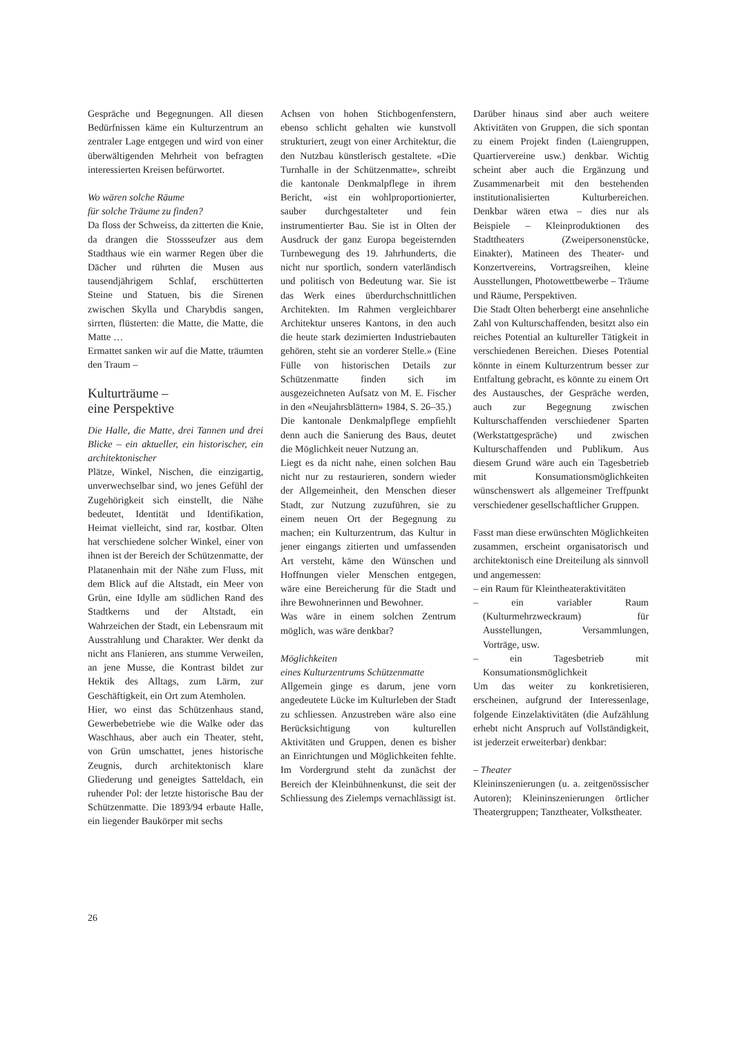Gespräche und Begegnungen. All diesen Bedürfnissen käme ein Kulturzentrum an zentraler Lage entgegen und wird von einer überwältigenden Mehrheit von befragten interessierten Kreisen befürwortet.
Wo wären solche Räume
für solche Träume zu finden?
Da floss der Schweiss, da zitterten die Knie, da drangen die Stossseufzer aus dem Stadthaus wie ein warmer Regen über die Dächer und rührten die Musen aus tausendjährigem Schlaf, erschütterten Steine und Statuen, bis die Sirenen zwischen Skylla und Charybdis sangen, sirrten, flüsterten: die Matte, die Matte, die Matte …
Ermattet sanken wir auf die Matte, träumten den Traum –
Kulturträume –
eine Perspektive
Die Halle, die Matte, drei Tannen und drei Blicke – ein aktueller, ein historischer, ein architektonischer
Plätze, Winkel, Nischen, die einzigartig, unverwechselbar sind, wo jenes Gefühl der Zugehörigkeit sich einstellt, die Nähe bedeutet, Identität und Identifikation, Heimat vielleicht, sind rar, kostbar. Olten hat verschiedene solcher Winkel, einer von ihnen ist der Bereich der Schützenmatte, der Platanenhain mit der Nähe zum Fluss, mit dem Blick auf die Altstadt, ein Meer von Grün, eine Idylle am südlichen Rand des Stadtkerns und der Altstadt, ein Wahrzeichen der Stadt, ein Lebensraum mit Ausstrahlung und Charakter. Wer denkt da nicht ans Flanieren, ans stumme Verweilen, an jene Musse, die Kontrast bildet zur Hektik des Alltags, zum Lärm, zur Geschäftigkeit, ein Ort zum Atemholen.
Hier, wo einst das Schützenhaus stand, Gewerbebetriebe wie die Walke oder das Waschhaus, aber auch ein Theater, steht, von Grün umschattet, jenes historische Zeugnis, durch architektonisch klare Gliederung und geneigtes Satteldach, ein ruhender Pol: der letzte historische Bau der Schützenmatte. Die 1893/94 erbaute Halle, ein liegender Baukörper mit sechs
Achsen von hohen Stichbogenfenstern, ebenso schlicht gehalten wie kunstvoll strukturiert, zeugt von einer Architektur, die den Nutzbau künstlerisch gestaltete. «Die Turnhalle in der Schützenmatte», schreibt die kantonale Denkmalpflege in ihrem Bericht, «ist ein wohlproportionierter, sauber durchgestalteter und fein instrumentierter Bau. Sie ist in Olten der Ausdruck der ganz Europa begeisternden Turnbewegung des 19. Jahrhunderts, die nicht nur sportlich, sondern vaterländisch und politisch von Bedeutung war. Sie ist das Werk eines überdurchschnittlichen Architekten. Im Rahmen vergleichbarer Architektur unseres Kantons, in den auch die heute stark dezimierten Industriebauten gehören, steht sie an vorderer Stelle.» (Eine Fülle von historischen Details zur Schützenmatte finden sich im ausgezeichneten Aufsatz von M. E. Fischer in den «Neujahrsblättern» 1984, S. 26–35.)
Die kantonale Denkmalpflege empfiehlt denn auch die Sanierung des Baus, deutet die Möglichkeit neuer Nutzung an.
Liegt es da nicht nahe, einen solchen Bau nicht nur zu restaurieren, sondern wieder der Allgemeinheit, den Menschen dieser Stadt, zur Nutzung zuzuführen, sie zu einem neuen Ort der Begegnung zu machen; ein Kulturzentrum, das Kultur in jener eingangs zitierten und umfassenden Art versteht, käme den Wünschen und Hoffnungen vieler Menschen entgegen, wäre eine Bereicherung für die Stadt und ihre Bewohnerinnen und Bewohner.
Was wäre in einem solchen Zentrum möglich, was wäre denkbar?
Möglichkeiten
eines Kulturzentrums Schützenmatte
Allgemein ginge es darum, jene vorn angedeutete Lücke im Kulturleben der Stadt zu schliessen. Anzustreben wäre also eine Berücksichtigung von kulturellen Aktivitäten und Gruppen, denen es bisher an Einrichtungen und Möglichkeiten fehlte. Im Vordergrund steht da zunächst der Bereich der Kleinbühnenkunst, die seit der Schliessung des Zielemps vernachlässigt ist.
Darüber hinaus sind aber auch weitere Aktivitäten von Gruppen, die sich spontan zu einem Projekt finden (Laiengruppen, Quartiervereine usw.) denkbar. Wichtig scheint aber auch die Ergänzung und Zusammenarbeit mit den bestehenden institutionalisierten Kulturbereichen. Denkbar wären etwa – dies nur als Beispiele – Kleinproduktionen des Stadttheaters (Zweipersonenstücke, Einakter), Matineen des Theater- und Konzertvereins, Vortragsreihen, kleine Ausstellungen, Photowettbewerbe – Träume und Räume, Perspektiven.
Die Stadt Olten beherbergt eine ansehnliche Zahl von Kulturschaffenden, besitzt also ein reiches Potential an kultureller Tätigkeit in verschiedenen Bereichen. Dieses Potential könnte in einem Kulturzentrum besser zur Entfaltung gebracht, es könnte zu einem Ort des Austausches, der Gespräche werden, auch zur Begegnung zwischen Kulturschaffenden verschiedener Sparten (Werkstattgespräche) und zwischen Kulturschaffenden und Publikum. Aus diesem Grund wäre auch ein Tagesbetrieb mit Konsumationsmöglichkeiten wünschenswert als allgemeiner Treffpunkt verschiedener gesellschaftlicher Gruppen.
Fasst man diese erwünschten Möglichkeiten zusammen, erscheint organisatorisch und architektonisch eine Dreiteilung als sinnvoll und angemessen:
– ein Raum für Kleintheateraktivitäten
– ein variabler Raum (Kulturmehrzweckraum) für Ausstellungen, Versammlungen, Vorträge, usw.
– ein Tagesbetrieb mit Konsumationsmöglichkeit
Um das weiter zu konkretisieren, erscheinen, aufgrund der Interessenlage, folgende Einzelaktivitäten (die Aufzählung erhebt nicht Anspruch auf Vollständigkeit, ist jederzeit erweiterbar) denkbar:
– Theater
Kleininszenierungen (u. a. zeitgenössischer Autoren); Kleininszenierungen örtlicher Theatergruppen; Tanztheater, Volkstheater.
26